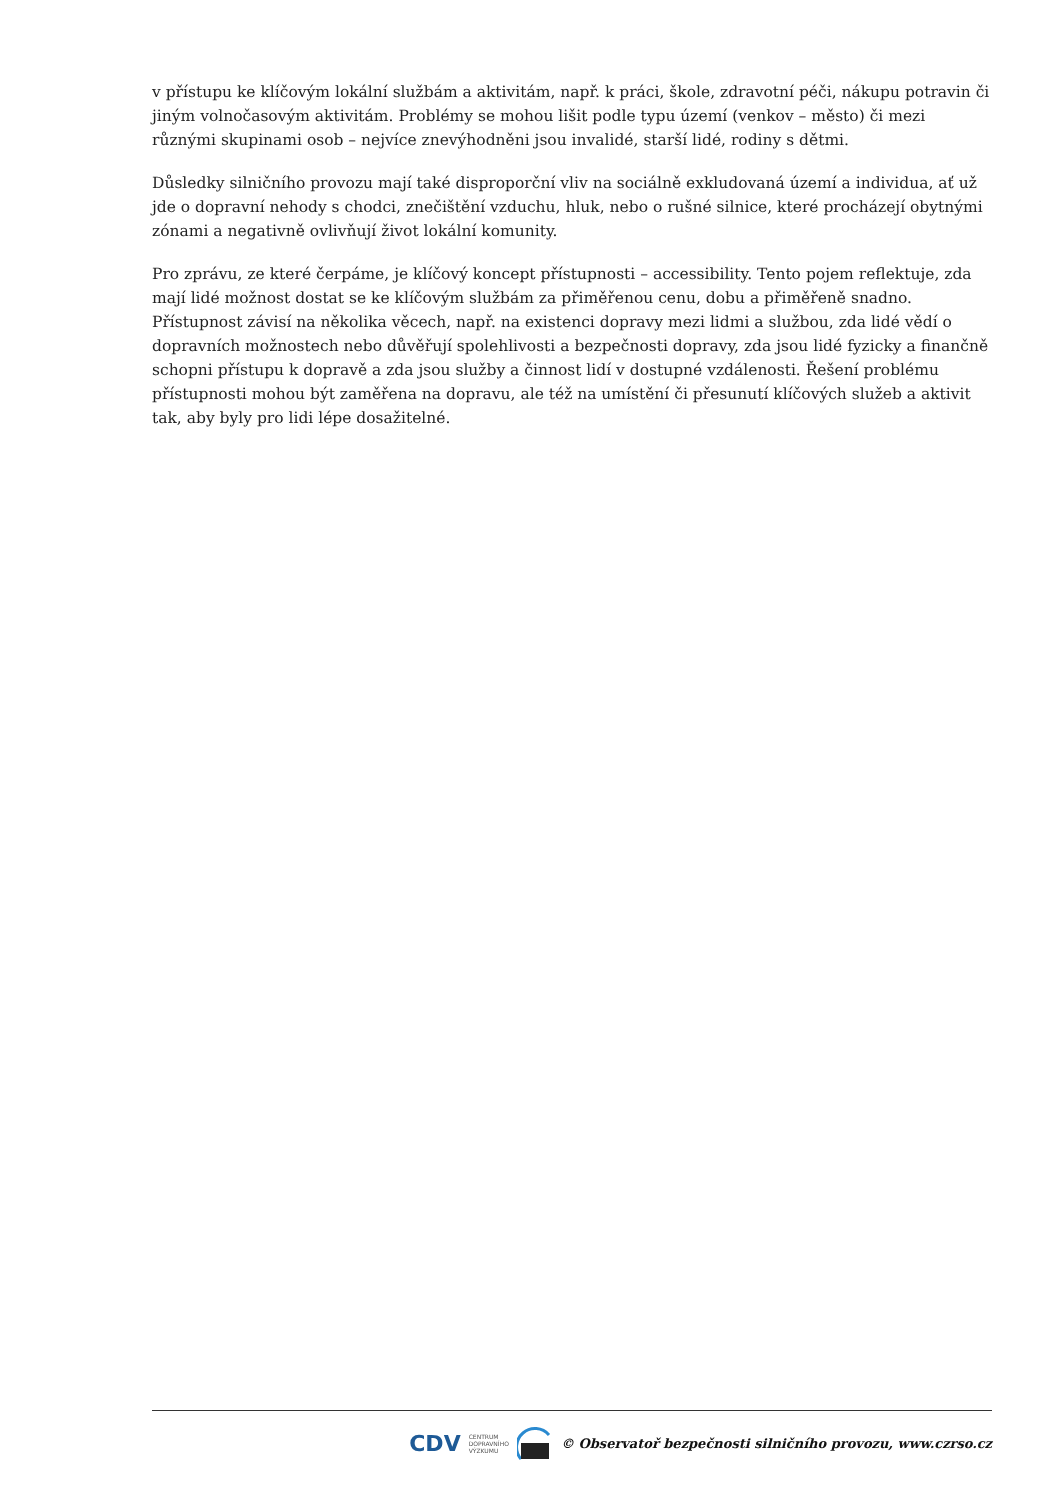v přístupu ke klíčovým lokální službám a aktivitám, např. k práci, škole, zdravotní péči, nákupu potravin či jiným volnočasovým aktivitám. Problémy se mohou lišit podle typu území (venkov – město) či mezi různými skupinami osob – nejvíce znevýhodněni jsou invalidé, starší lidé, rodiny s dětmi.
Důsledky silničního provozu mají také disproporční vliv na sociálně exkludovaná území a individua, ať už jde o dopravní nehody s chodci, znečištění vzduchu, hluk, nebo o rušné silnice, které procházejí obytnými zónami a negativně ovlivňují život lokální komunity.
Pro zprávu, ze které čerpáme, je klíčový koncept přístupnosti – accessibility. Tento pojem reflektuje, zda mají lidé možnost dostat se ke klíčovým službám za přiměřenou cenu, dobu a přiměřeně snadno. Přístupnost závisí na několika věcech, např. na existenci dopravy mezi lidmi a službou, zda lidé vědí o dopravních možnostech nebo důvěřují spolehlivosti a bezpečnosti dopravy, zda jsou lidé fyzicky a finančně schopni přístupu k dopravě a zda jsou služby a činnost lidí v dostupné vzdálenosti. Řešení problému přístupnosti mohou být zaměřena na dopravu, ale též na umístění či přesunutí klíčových služeb a aktivit tak, aby byly pro lidi lépe dosažitelné.
CDV CENTRUM
DOPRAVNÍHO
VÝZKUMU © Observatoř bezpečnosti silničního provozu, www.czrso.cz